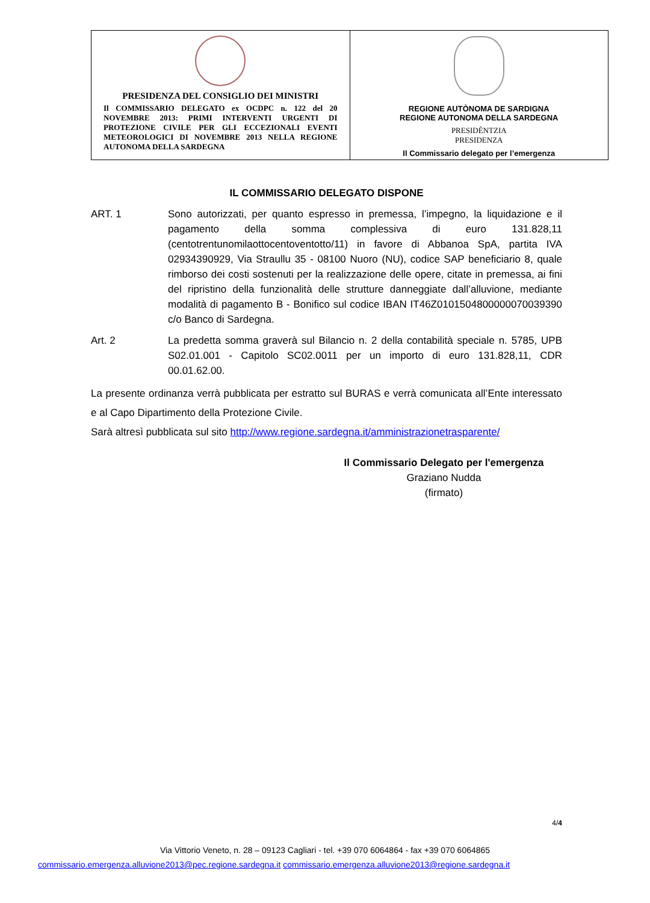| PRESIDENZA DEL CONSIGLIO DEI MINISTRI Il COMMISSARIO DELEGATO ex OCDPC n. 122 del 20 NOVEMBRE 2013: PRIMI INTERVENTI URGENTI DI PROTEZIONE CIVILE PER GLI ECCEZIONALI EVENTI METEOROLOGICI DI NOVEMBRE 2013 NELLA REGIONE AUTONOMA DELLA SARDEGNA | REGIONE AUTÒNOMA DE SARDIGNA REGIONE AUTONOMA DELLA SARDEGNA PRESIDÈNTZIA PRESIDENZA Il Commissario delegato per l’emergenza |
IL COMMISSARIO DELEGATO DISPONE
ART. 1 Sono autorizzati, per quanto espresso in premessa, l’impegno, la liquidazione e il pagamento della somma complessiva di euro 131.828,11 (centotrentunomilaottocentoventotto/11) in favore di Abbanoa SpA, partita IVA 02934390929, Via Straullu 35 - 08100 Nuoro (NU), codice SAP beneficiario 8, quale rimborso dei costi sostenuti per la realizzazione delle opere, citate in premessa, ai fini del ripristino della funzionalità delle strutture danneggiate dall’alluvione, mediante modalità di pagamento B - Bonifico sul codice IBAN IT46Z0101504800000070039390 c/o Banco di Sardegna.
Art. 2 La predetta somma graverà sul Bilancio n. 2 della contabilità speciale n. 5785, UPB S02.01.001 - Capitolo SC02.0011 per un importo di euro 131.828,11, CDR 00.01.62.00.
La presente ordinanza verrà pubblicata per estratto sul BURAS e verrà comunicata all’Ente interessato e al Capo Dipartimento della Protezione Civile.
Sarà altresì pubblicata sul sito http://www.regione.sardegna.it/amministrazionetrasparente/
Il Commissario Delegato per l'emergenza
Graziano Nudda
(firmato)
4/4
Via Vittorio Veneto, n. 28 – 09123 Cagliari - tel. +39 070 6064864 - fax +39 070 6064865
commissario.emergenza.alluvione2013@pec.regione.sardegna.it commissario.emergenza.alluvione2013@regione.sardegna.it